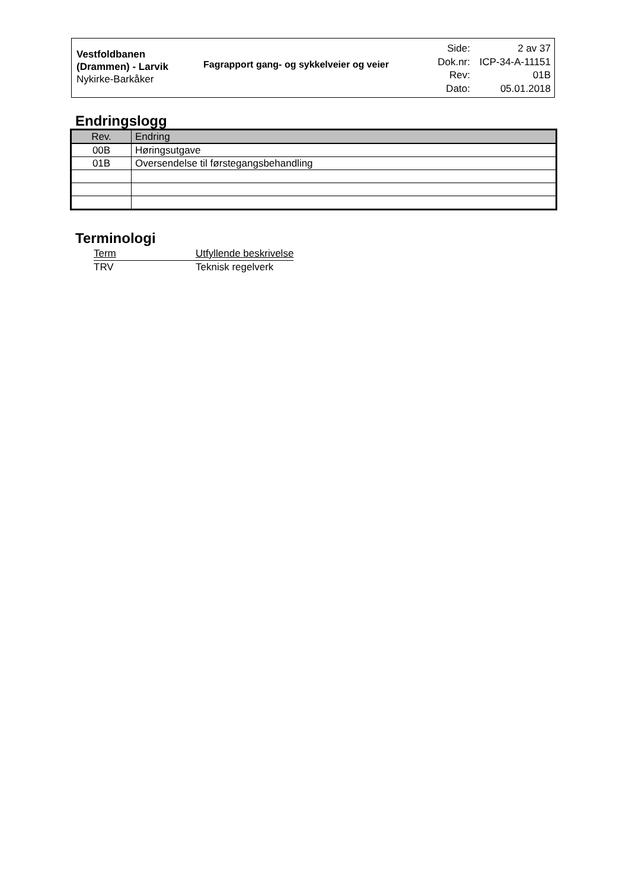Vestfoldbanen (Drammen) - Larvik
Nykirke-Barkåker
Fagrapport gang- og sykkelveier og veier
| Side: | 2 av 37 |
| Dok.nr: | ICP-34-A-11151 |
| Rev: | 01B |
| Dato: | 05.01.2018 |
Endringslogg
| Rev. | Endring |
| --- | --- |
| 00B | Høringsutgave |
| 01B | Oversendelse til førstegangsbehandling |
Terminologi
| Term | Utfyllende beskrivelse |
| TRV | Teknisk regelverk |